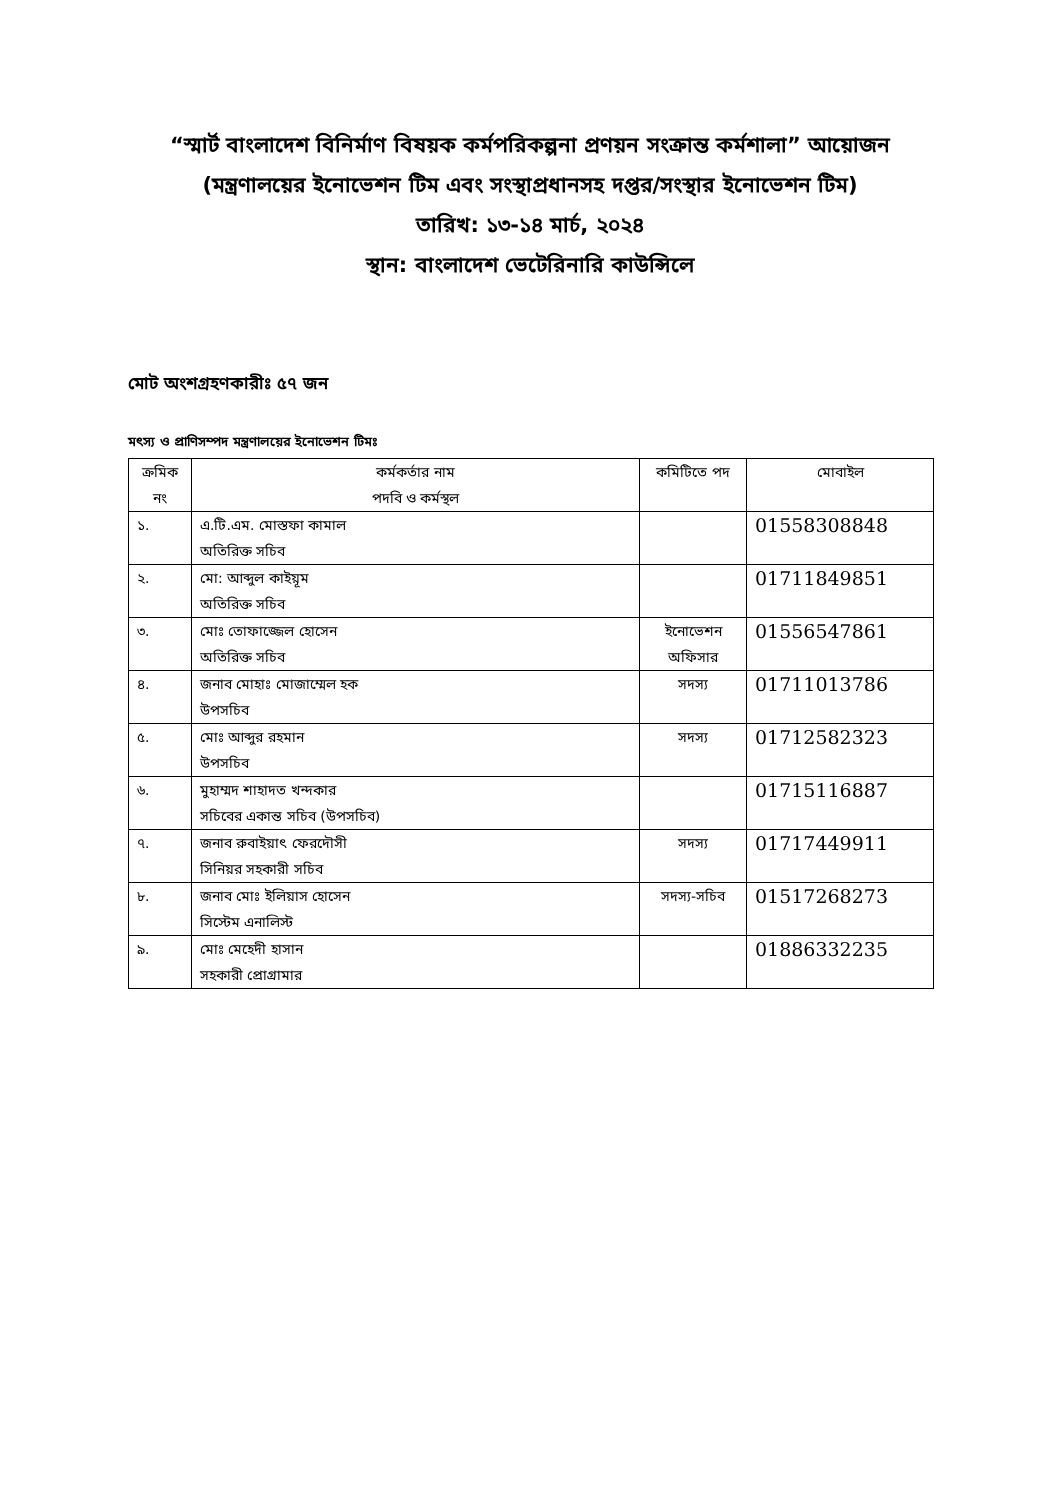“স্মার্ট বাংলাদেশ বিনির্মাণ বিষয়ক কর্মপরিকল্পনা প্রণয়ন সংক্রান্ত কর্মশালা” আয়োজন (মন্ত্রণালয়ের ইনোভেশন টিম এবং সংস্থাপ্রধানসহ দপ্তর/সংস্থার ইনোভেশন টিম)
তারিখ: ১৩-১৪ মার্চ, ২০২৪
স্থান: বাংলাদেশ ভেটেরিনারি কাউন্সিলে
মোট অংশগ্রহণকারীঃ ৫৭ জন
মৎস্য ও প্রাণিসম্পদ মন্ত্রণালয়ের ইনোভেশন টিমঃ
| ক্রমিক নং | কর্মকর্তার নাম পদবি ও কর্মস্থল | কমিটিতে পদ | মোবাইল |
| --- | --- | --- | --- |
| ১. | এ.টি.এম. মোস্তফা কামাল অতিরিক্ত সচিব | | 01558308848 |
| ২. | মো: আব্দুল কাইয়ূম অতিরিক্ত সচিব | | 01711849851 |
| ৩. | মোঃ তোফাজ্জেল হোসেন অতিরিক্ত সচিব | ইনোভেশন অফিসার | 01556547861 |
| ৪. | জনাব মোহাঃ মোজাম্মেল হক উপসচিব | সদস্য | 01711013786 |
| ৫. | মোঃ আব্দুর রহমান উপসচিব | সদস্য | 01712582323 |
| ৬. | মুহাম্মদ শাহাদত খন্দকার সচিবের একান্ত সচিব (উপসচিব) | | 01715116887 |
| ৭. | জনাব রুবাইয়াৎ ফেরদৌসী সিনিয়র সহকারী সচিব | সদস্য | 01717449911 |
| ৮. | জনাব মোঃ ইলিয়াস হোসেন সিস্টেম এনালিস্ট | সদস্য-সচিব | 01517268273 |
| ৯. | মোঃ মেহেদী হাসান সহকারী প্রোগ্রামার | | 01886332235 |